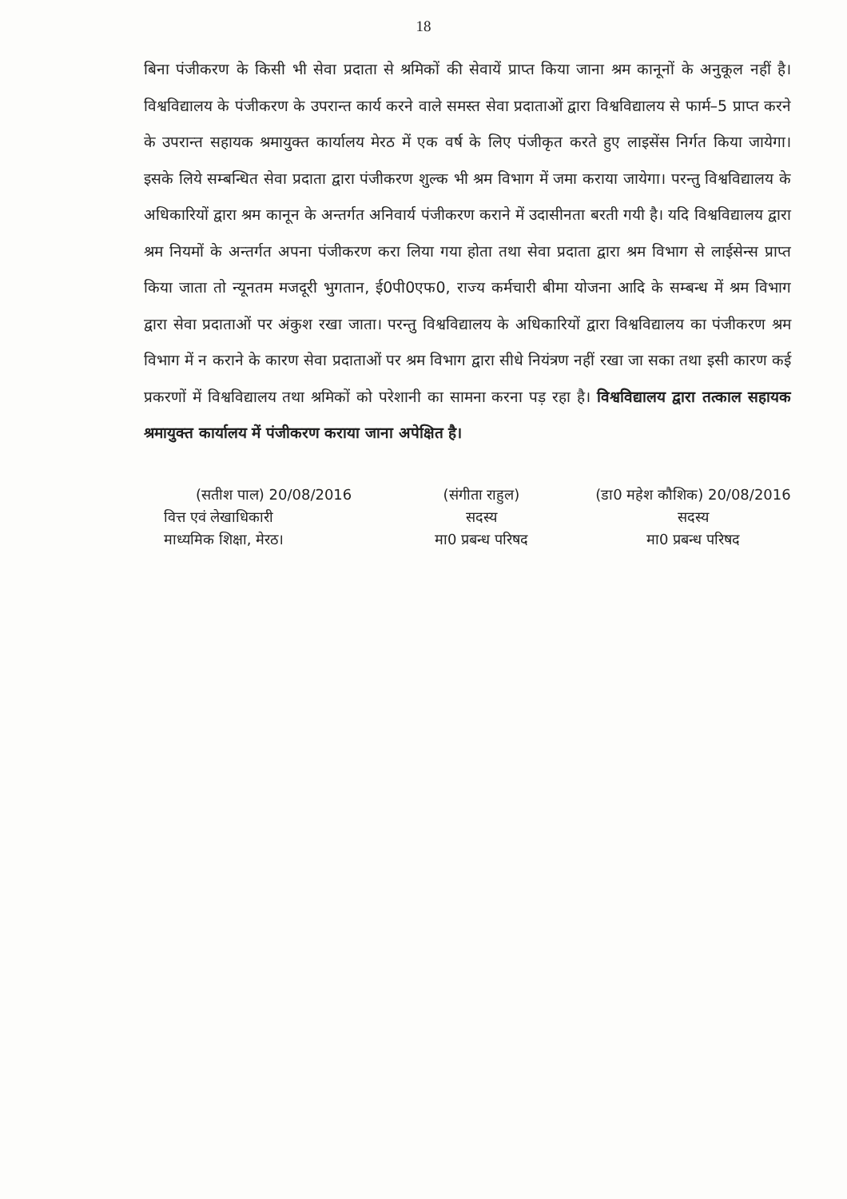18
बिना पंजीकरण के किसी भी सेवा प्रदाता से श्रमिकों की सेवायें प्राप्त किया जाना श्रम कानूनों के अनुकूल नहीं है। विश्वविद्यालय के पंजीकरण के उपरान्त कार्य करने वाले समस्त सेवा प्रदाताओं द्वारा विश्वविद्यालय से फार्म–5 प्राप्त करने के उपरान्त सहायक श्रमायुक्त कार्यालय मेरठ में एक वर्ष के लिए पंजीकृत करते हुए लाइसेंस निर्गत किया जायेगा। इसके लिये सम्बन्धित सेवा प्रदाता द्वारा पंजीकरण शुल्क भी श्रम विभाग में जमा कराया जायेगा। परन्तु विश्वविद्यालय के अधिकारियों द्वारा श्रम कानून के अन्तर्गत अनिवार्य पंजीकरण कराने में उदासीनता बरती गयी है। यदि विश्वविद्यालय द्वारा श्रम नियमों के अन्तर्गत अपना पंजीकरण करा लिया गया होता तथा सेवा प्रदाता द्वारा श्रम विभाग से लाईसेन्स प्राप्त किया जाता तो न्यूनतम मजदूरी भुगतान, ई0पी0एफ0, राज्य कर्मचारी बीमा योजना आदि के सम्बन्ध में श्रम विभाग द्वारा सेवा प्रदाताओं पर अंकुश रखा जाता। परन्तु विश्वविद्यालय के अधिकारियों द्वारा विश्वविद्यालय का पंजीकरण श्रम विभाग में न कराने के कारण सेवा प्रदाताओं पर श्रम विभाग द्वारा सीधे नियंत्रण नहीं रखा जा सका तथा इसी कारण कई प्रकरणों में विश्वविद्यालय तथा श्रमिकों को परेशानी का सामना करना पड़ रहा है। विश्वविद्यालय द्वारा तत्काल सहायक श्रमायुक्त कार्यालय में पंजीकरण कराया जाना अपेक्षित है।
(सतीश पाल) 20/08/2016
वित्त एवं लेखाधिकारी
माध्यमिक शिक्षा, मेरठ।
(संगीता राहुल)
सदस्य
मा0 प्रबन्ध परिषद
(डा0 महेश कौशिक) 20/08/2016
सदस्य
मा0 प्रबन्ध परिषद